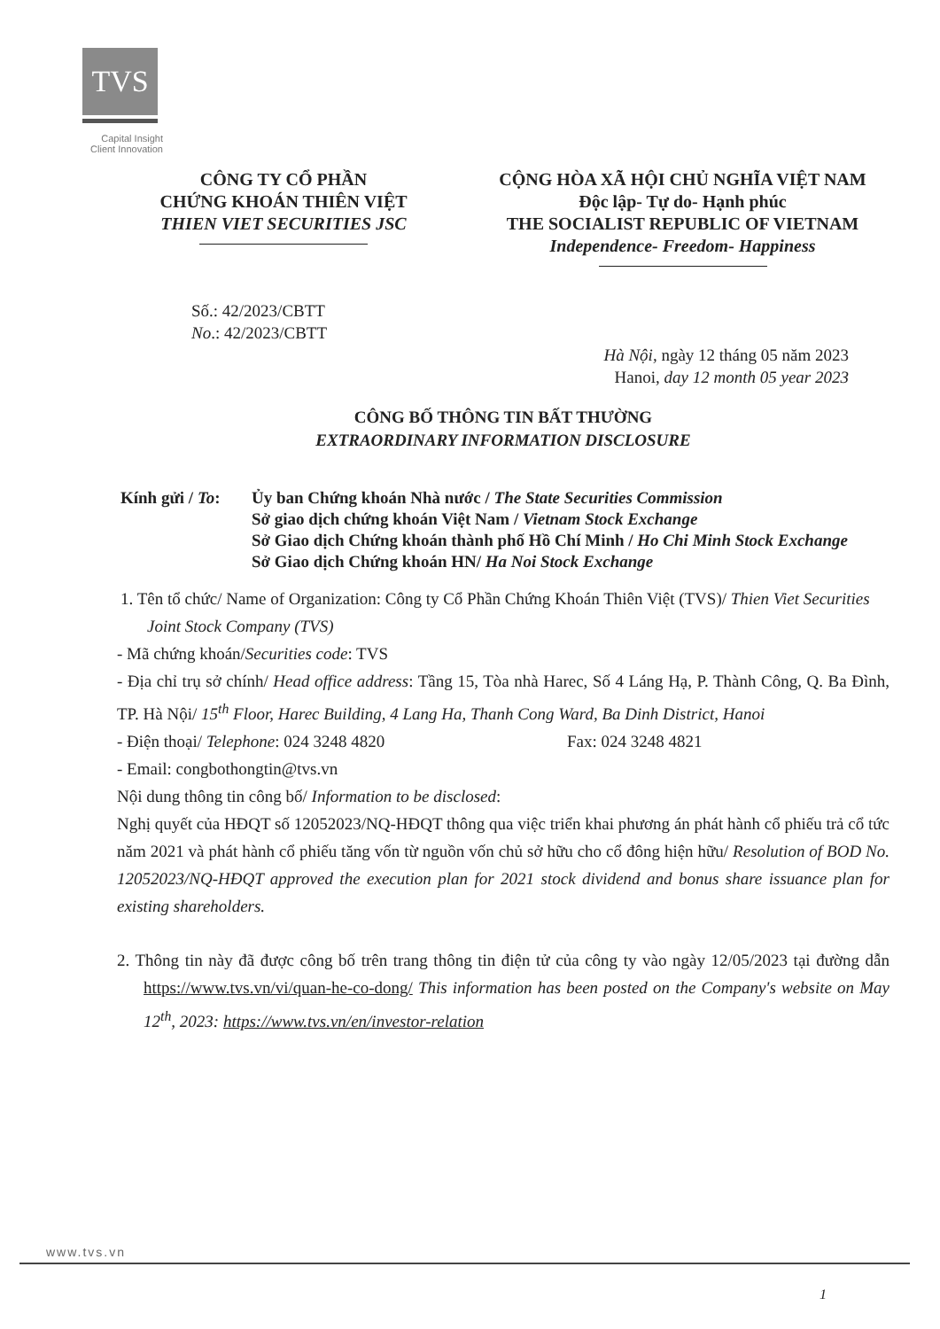TVS
Capital Insight Client Innovation
CÔNG TY CỔ PHẦN
CHỨNG KHOÁN THIÊN VIỆT
THIEN VIET SECURITIES JSC
CỘNG HÒA XÃ HỘI CHỦ NGHĨA VIỆT NAM
Độc lập- Tự do- Hạnh phúc
THE SOCIALIST REPUBLIC OF VIETNAM
Independence- Freedom- Happiness
Số.: 42/2023/CBTT
No.: 42/2023/CBTT
Hà Nội, ngày 12 tháng 05 năm 2023
Hanoi, day 12 month 05 year 2023
CÔNG BỐ THÔNG TIN BẤT THƯỜNG
EXTRAORDINARY INFORMATION DISCLOSURE
Kính gửi / To:
Ủy ban Chứng khoán Nhà nước / The State Securities Commission
Sở giao dịch chứng khoán Việt Nam / Vietnam Stock Exchange
Sở Giao dịch Chứng khoán thành phố Hồ Chí Minh / Ho Chi Minh Stock Exchange
Sở Giao dịch Chứng khoán HN/ Ha Noi Stock Exchange
1. Tên tổ chức/ Name of Organization: Công ty Cổ Phần Chứng Khoán Thiên Việt (TVS)/ Thien Viet Securities Joint Stock Company (TVS)
- Mã chứng khoán/Securities code: TVS
- Địa chỉ trụ sở chính/ Head office address: Tầng 15, Tòa nhà Harec, Số 4 Láng Hạ, P. Thành Công, Q. Ba Đình, TP. Hà Nội/ 15<sup>th</sup> Floor, Harec Building, 4 Lang Ha, Thanh Cong Ward, Ba Dinh District, Hanoi
- Điện thoại/ Telephone: 024 3248 4820 Fax: 024 3248 4821
- Email: congbothongtin@tvs.vn
Nội dung thông tin công bố/ Information to be disclosed:
Nghị quyết của HĐQT số 12052023/NQ-HĐQT thông qua việc triển khai phương án phát hành cổ phiếu trả cổ tức năm 2021 và phát hành cổ phiếu tăng vốn từ nguồn vốn chủ sở hữu cho cổ đông hiện hữu/ Resolution of BOD No. 12052023/NQ-HĐQT approved the execution plan for 2021 stock dividend and bonus share issuance plan for existing shareholders.
2. Thông tin này đã được công bố trên trang thông tin điện tử của công ty vào ngày 12/05/2023 tại đường dẫn https://www.tvs.vn/vi/quan-he-co-dong/ This information has been posted on the Company's website on May 12<sup>th</sup>, 2023: https://www.tvs.vn/en/investor-relation
www.tvs.vn
1